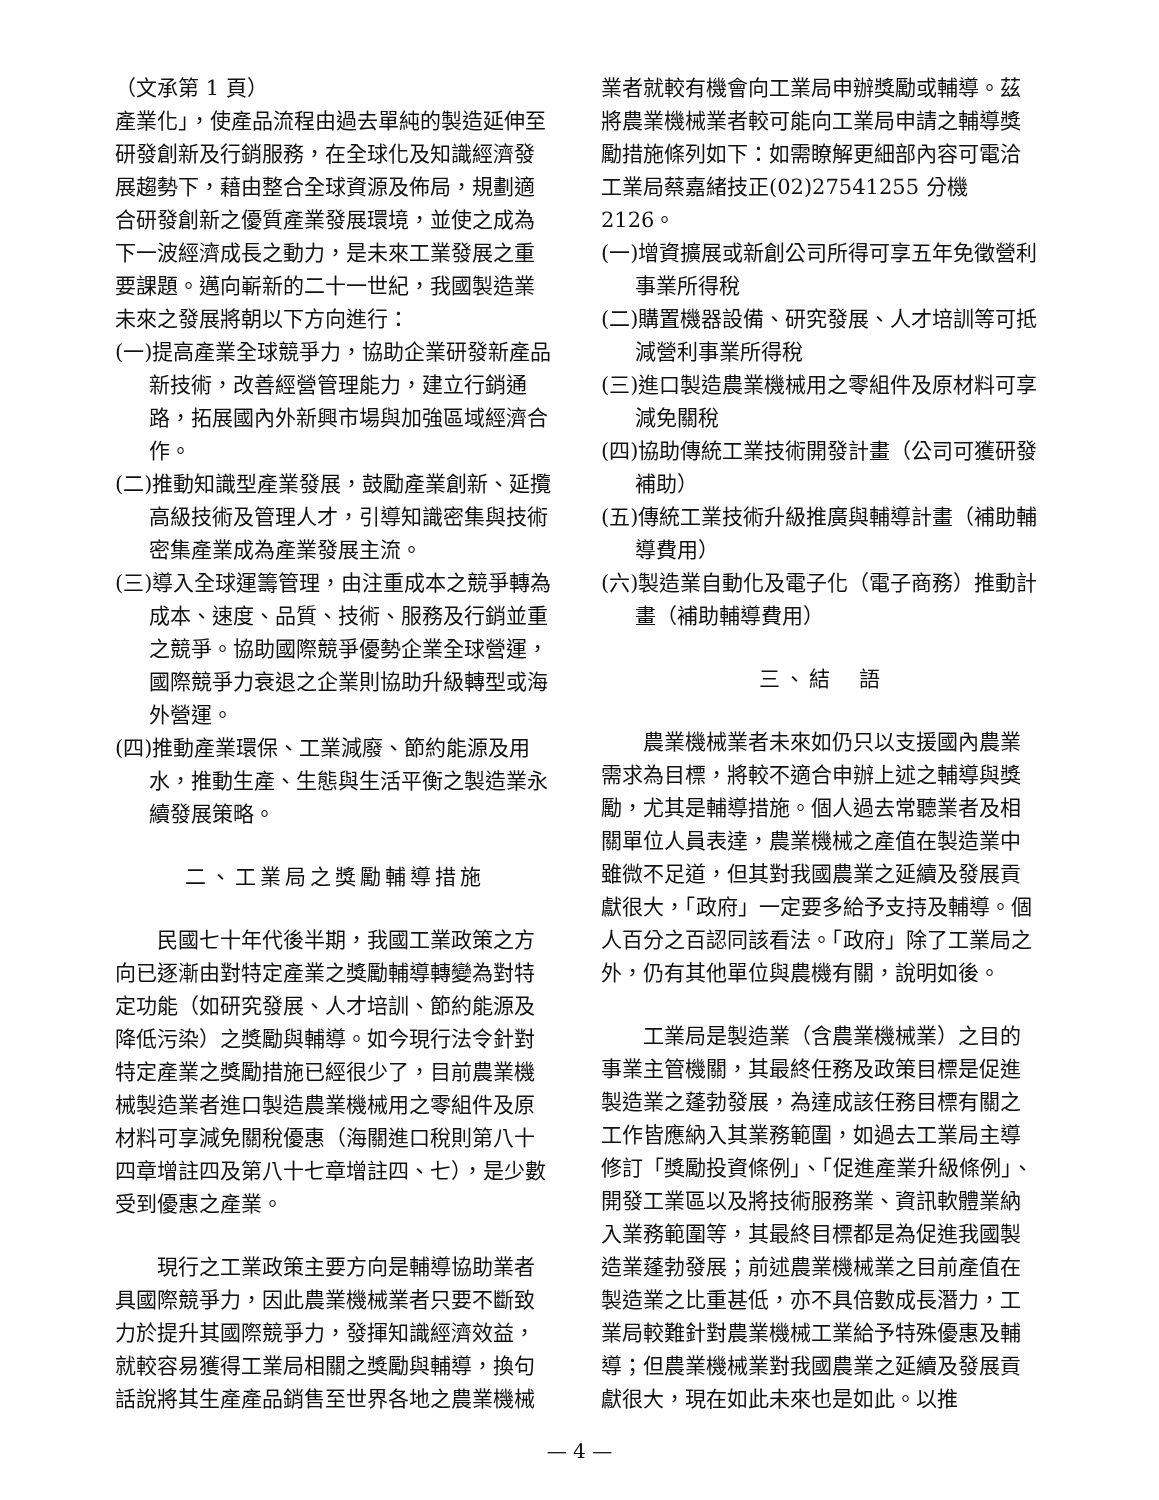（文承第 1 頁）
產業化」，使產品流程由過去單純的製造延伸至研發創新及行銷服務，在全球化及知識經濟發展趨勢下，藉由整合全球資源及佈局，規劃適合研發創新之優質產業發展環境，並使之成為下一波經濟成長之動力，是未來工業發展之重要課題。邁向嶄新的二十一世紀，我國製造業未來之發展將朝以下方向進行：
(一)提高產業全球競爭力，協助企業研發新產品新技術，改善經營管理能力，建立行銷通路，拓展國內外新興市場與加強區域經濟合作。
(二)推動知識型產業發展，鼓勵產業創新、延攬高級技術及管理人才，引導知識密集與技術密集產業成為產業發展主流。
(三)導入全球運籌管理，由注重成本之競爭轉為成本、速度、品質、技術、服務及行銷並重之競爭。協助國際競爭優勢企業全球營運，國際競爭力衰退之企業則協助升級轉型或海外營運。
(四)推動產業環保、工業減廢、節約能源及用水，推動生產、生態與生活平衡之製造業永續發展策略。
二、工業局之獎勵輔導措施
民國七十年代後半期，我國工業政策之方向已逐漸由對特定產業之獎勵輔導轉變為對特定功能（如研究發展、人才培訓、節約能源及降低污染）之獎勵與輔導。如今現行法令針對特定產業之獎勵措施已經很少了，目前農業機械製造業者進口製造農業機械用之零組件及原材料可享減免關稅優惠（海關進口稅則第八十四章增註四及第八十七章增註四、七），是少數受到優惠之產業。
現行之工業政策主要方向是輔導協助業者具國際競爭力，因此農業機械業者只要不斷致力於提升其國際競爭力，發揮知識經濟效益，就較容易獲得工業局相關之獎勵與輔導，換句話說將其生產產品銷售至世界各地之農業機械
業者就較有機會向工業局申辦獎勵或輔導。茲將農業機械業者較可能向工業局申請之輔導獎勵措施條列如下：如需瞭解更細部內容可電洽工業局蔡嘉緒技正(02)27541255 分機 2126。
(一)增資擴展或新創公司所得可享五年免徵營利事業所得稅
(二)購置機器設備、研究發展、人才培訓等可抵減營利事業所得稅
(三)進口製造農業機械用之零組件及原材料可享減免關稅
(四)協助傳統工業技術開發計畫（公司可獲研發補助）
(五)傳統工業技術升級推廣與輔導計畫（補助輔導費用）
(六)製造業自動化及電子化（電子商務）推動計畫（補助輔導費用）
三、結　語
農業機械業者未來如仍只以支援國內農業需求為目標，將較不適合申辦上述之輔導與獎勵，尤其是輔導措施。個人過去常聽業者及相關單位人員表達，農業機械之產值在製造業中雖微不足道，但其對我國農業之延續及發展貢獻很大，「政府」一定要多給予支持及輔導。個人百分之百認同該看法。「政府」除了工業局之外，仍有其他單位與農機有關，說明如後。
工業局是製造業（含農業機械業）之目的事業主管機關，其最終任務及政策目標是促進製造業之蓬勃發展，為達成該任務目標有關之工作皆應納入其業務範圍，如過去工業局主導修訂「獎勵投資條例」、「促進產業升級條例」、開發工業區以及將技術服務業、資訊軟體業納入業務範圍等，其最終目標都是為促進我國製造業蓬勃發展；前述農業機械業之目前產值在製造業之比重甚低，亦不具倍數成長潛力，工業局較難針對農業機械工業給予特殊優惠及輔導；但農業機械業對我國農業之延續及發展貢獻很大，現在如此未來也是如此。以推
— 4 —